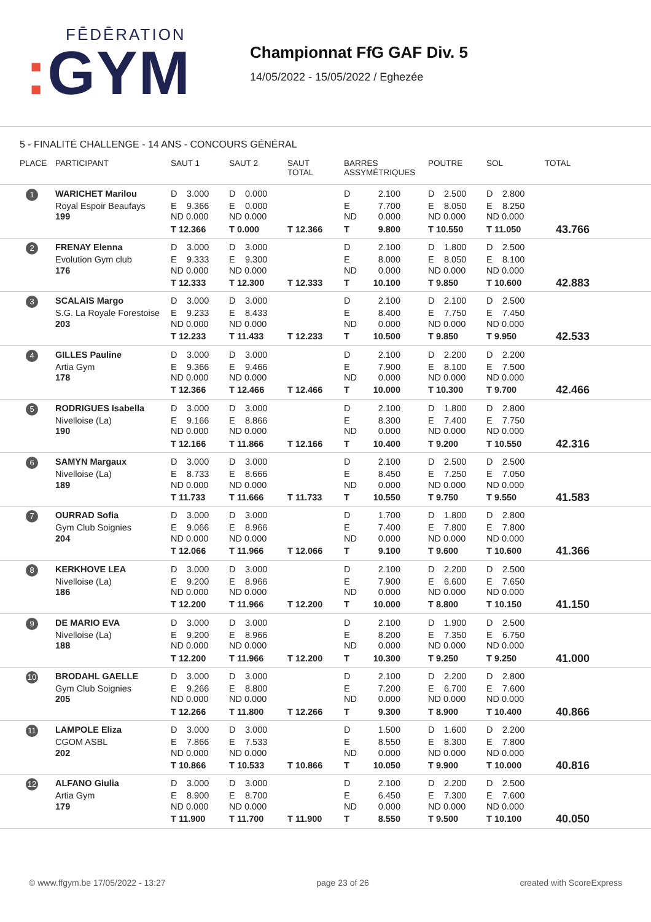FĒDĒRATION
: GYM
Championnat FfG GAF Div. 5
14/05/2022 - 15/05/2022 / Eghezée
5 - FINALITÉ CHALLENGE - 14 ANS - CONCOURS GÉNÉRAL
| PLACE | PARTICIPANT | SAUT 1 | SAUT 2 | SAUT TOTAL | BARRES ASSYMÉTRIQUES | POUTRE | SOL | TOTAL |
| --- | --- | --- | --- | --- | --- | --- | --- | --- |
| 1 | WARICHET Marilou | D 3.000 | D 0.000 | | D 2.100 | D 2.500 | D 2.800 | |
| | Royal Espoir Beaufays | E 9.366 | E 0.000 | | E 7.700 | E 8.050 | E 8.250 | |
| | 199 | ND 0.000 | ND 0.000 | | ND 0.000 | ND 0.000 | ND 0.000 | |
| | | T 12.366 | T 0.000 | T 12.366 | T 9.800 | T 10.550 | T 11.050 | 43.766 |
| 2 | FRENAY Elenna | D 3.000 | D 3.000 | | D 2.100 | D 1.800 | D 2.500 | |
| | Evolution Gym club | E 9.333 | E 9.300 | | E 8.000 | E 8.050 | E 8.100 | |
| | 176 | ND 0.000 | ND 0.000 | | ND 0.000 | ND 0.000 | ND 0.000 | |
| | | T 12.333 | T 12.300 | T 12.333 | T 10.100 | T 9.850 | T 10.600 | 42.883 |
| 3 | SCALAIS Margo | D 3.000 | D 3.000 | | D 2.100 | D 2.100 | D 2.500 | |
| | S.G. La Royale Forestoise | E 9.233 | E 8.433 | | E 8.400 | E 7.750 | E 7.450 | |
| | 203 | ND 0.000 | ND 0.000 | | ND 0.000 | ND 0.000 | ND 0.000 | |
| | | T 12.233 | T 11.433 | T 12.233 | T 10.500 | T 9.850 | T 9.950 | 42.533 |
| 4 | GILLES Pauline | D 3.000 | D 3.000 | | D 2.100 | D 2.200 | D 2.200 | |
| | Artia Gym | E 9.366 | E 9.466 | | E 7.900 | E 8.100 | E 7.500 | |
| | 178 | ND 0.000 | ND 0.000 | | ND 0.000 | ND 0.000 | ND 0.000 | |
| | | T 12.366 | T 12.466 | T 12.466 | T 10.000 | T 10.300 | T 9.700 | 42.466 |
| 5 | RODRIGUES Isabella | D 3.000 | D 3.000 | | D 2.100 | D 1.800 | D 2.800 | |
| | Nivelloise (La) | E 9.166 | E 8.866 | | E 8.300 | E 7.400 | E 7.750 | |
| | 190 | ND 0.000 | ND 0.000 | | ND 0.000 | ND 0.000 | ND 0.000 | |
| | | T 12.166 | T 11.866 | T 12.166 | T 10.400 | T 9.200 | T 10.550 | 42.316 |
| 6 | SAMYN Margaux | D 3.000 | D 3.000 | | D 2.100 | D 2.500 | D 2.500 | |
| | Nivelloise (La) | E 8.733 | E 8.666 | | E 8.450 | E 7.250 | E 7.050 | |
| | 189 | ND 0.000 | ND 0.000 | | ND 0.000 | ND 0.000 | ND 0.000 | |
| | | T 11.733 | T 11.666 | T 11.733 | T 10.550 | T 9.750 | T 9.550 | 41.583 |
| 7 | OURRAD Sofia | D 3.000 | D 3.000 | | D 1.700 | D 1.800 | D 2.800 | |
| | Gym Club Soignies | E 9.066 | E 8.966 | | E 7.400 | E 7.800 | E 7.800 | |
| | 204 | ND 0.000 | ND 0.000 | | ND 0.000 | ND 0.000 | ND 0.000 | |
| | | T 12.066 | T 11.966 | T 12.066 | T 9.100 | T 9.600 | T 10.600 | 41.366 |
| 8 | KERKHOVE LEA | D 3.000 | D 3.000 | | D 2.100 | D 2.200 | D 2.500 | |
| | Nivelloise (La) | E 9.200 | E 8.966 | | E 7.900 | E 6.600 | E 7.650 | |
| | 186 | ND 0.000 | ND 0.000 | | ND 0.000 | ND 0.000 | ND 0.000 | |
| | | T 12.200 | T 11.966 | T 12.200 | T 10.000 | T 8.800 | T 10.150 | 41.150 |
| 9 | DE MARIO EVA | D 3.000 | D 3.000 | | D 2.100 | D 1.900 | D 2.500 | |
| | Nivelloise (La) | E 9.200 | E 8.966 | | E 8.200 | E 7.350 | E 6.750 | |
| | 188 | ND 0.000 | ND 0.000 | | ND 0.000 | ND 0.000 | ND 0.000 | |
| | | T 12.200 | T 11.966 | T 12.200 | T 10.300 | T 9.250 | T 9.250 | 41.000 |
| 10 | BRODAHL GAELLE | D 3.000 | D 3.000 | | D 2.100 | D 2.200 | D 2.800 | |
| | Gym Club Soignies | E 9.266 | E 8.800 | | E 7.200 | E 6.700 | E 7.600 | |
| | 205 | ND 0.000 | ND 0.000 | | ND 0.000 | ND 0.000 | ND 0.000 | |
| | | T 12.266 | T 11.800 | T 12.266 | T 9.300 | T 8.900 | T 10.400 | 40.866 |
| 11 | LAMPOLE Eliza | D 3.000 | D 3.000 | | D 1.500 | D 1.600 | D 2.200 | |
| | CGOM ASBL | E 7.866 | E 7.533 | | E 8.550 | E 8.300 | E 7.800 | |
| | 202 | ND 0.000 | ND 0.000 | | ND 0.000 | ND 0.000 | ND 0.000 | |
| | | T 10.866 | T 10.533 | T 10.866 | T 10.050 | T 9.900 | T 10.000 | 40.816 |
| 12 | ALFANO Giulia | D 3.000 | D 3.000 | | D 2.100 | D 2.200 | D 2.500 | |
| | Artia Gym | E 8.900 | E 8.700 | | E 6.450 | E 7.300 | E 7.600 | |
| | 179 | ND 0.000 | ND 0.000 | | ND 0.000 | ND 0.000 | ND 0.000 | |
| | | T 11.900 | T 11.700 | T 11.900 | T 8.550 | T 9.500 | T 10.100 | 40.050 |
© www.ffgym.be 17/05/2022 - 13:27 page 23 of 26 created with ScoreExpress